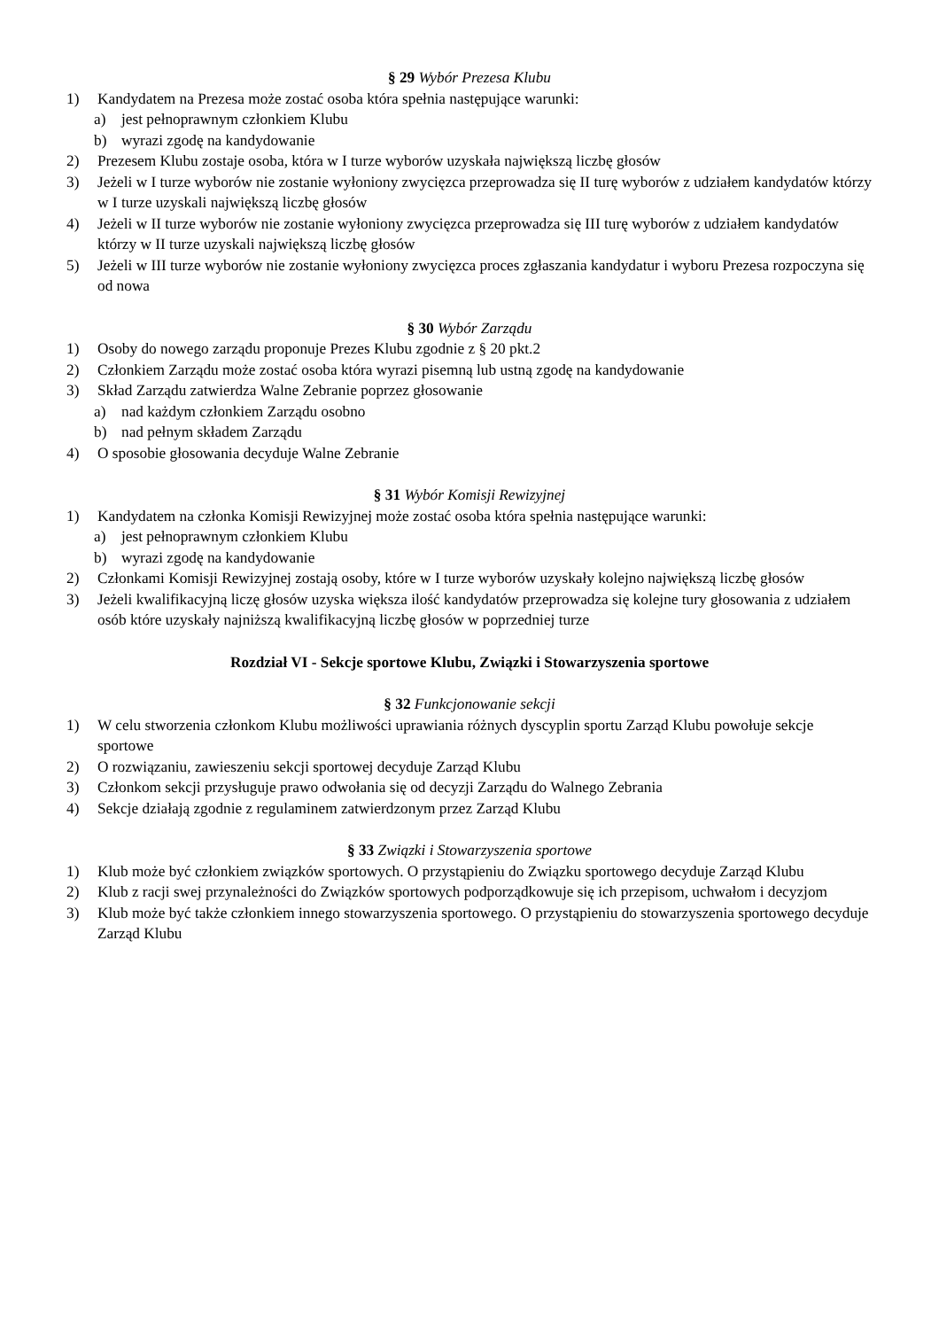§ 29 Wybór Prezesa Klubu
1) Kandydatem na Prezesa może zostać osoba która spełnia następujące warunki:
a) jest pełnoprawnym członkiem Klubu
b) wyrazi zgodę na kandydowanie
2) Prezesem Klubu zostaje osoba, która w I turze wyborów uzyskała największą liczbę głosów
3) Jeżeli w I turze wyborów nie zostanie wyłoniony zwycięzca przeprowadza się II turę wyborów z udziałem kandydatów którzy w I turze uzyskali największą liczbę głosów
4) Jeżeli w II turze wyborów nie zostanie wyłoniony zwycięzca przeprowadza się III turę wyborów z udziałem kandydatów którzy w II turze uzyskali największą liczbę głosów
5) Jeżeli w III turze wyborów nie zostanie wyłoniony zwycięzca proces zgłaszania kandydatur i wyboru Prezesa rozpoczyna się od nowa
§ 30 Wybór Zarządu
1) Osoby do nowego zarządu proponuje Prezes Klubu zgodnie z § 20 pkt.2
2) Członkiem Zarządu może zostać osoba która wyrazi pisemną lub ustną zgodę na kandydowanie
3) Skład Zarządu zatwierdza Walne Zebranie poprzez głosowanie
a) nad każdym członkiem Zarządu osobno
b) nad pełnym składem Zarządu
4) O sposobie głosowania decyduje Walne Zebranie
§ 31 Wybór Komisji Rewizyjnej
1) Kandydatem na członka Komisji Rewizyjnej może zostać osoba która spełnia następujące warunki:
a) jest pełnoprawnym członkiem Klubu
b) wyrazi zgodę na kandydowanie
2) Członkami Komisji Rewizyjnej zostają osoby, które w I turze wyborów uzyskały kolejno największą liczbę głosów
3) Jeżeli kwalifikacyjną liczę głosów uzyska większa ilość kandydatów przeprowadza się kolejne tury głosowania z udziałem osób które uzyskały najniższą kwalifikacyjną liczbę głosów w poprzedniej turze
Rozdział VI - Sekcje sportowe Klubu, Związki i Stowarzyszenia sportowe
§ 32 Funkcjonowanie sekcji
1) W celu stworzenia członkom Klubu możliwości uprawiania różnych dyscyplin sportu Zarząd Klubu powołuje sekcje sportowe
2) O rozwiązaniu, zawieszeniu sekcji sportowej decyduje Zarząd Klubu
3) Członkom sekcji przysługuje prawo odwołania się od decyzji Zarządu do Walnego Zebrania
4) Sekcje działają zgodnie z regulaminem zatwierdzonym przez Zarząd Klubu
§ 33 Związki i Stowarzyszenia sportowe
1) Klub może być członkiem związków sportowych. O przystąpieniu do Związku sportowego decyduje Zarząd Klubu
2) Klub z racji swej przynależności do Związków sportowych podporządkowuje się ich przepisom, uchwałom i decyzjom
3) Klub może być także członkiem innego stowarzyszenia sportowego. O przystąpieniu do stowarzyszenia sportowego decyduje Zarząd Klubu